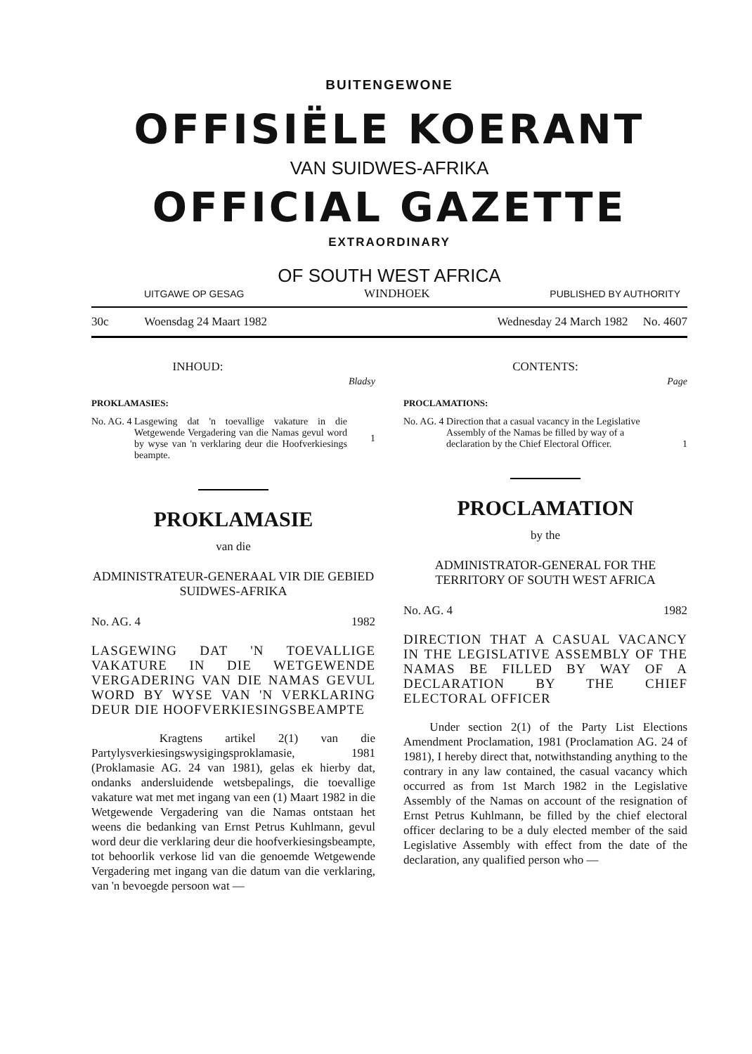BUITENGEWONE
OFFISIËLE KOERANT
VAN SUIDWES-AFRIKA
OFFICIAL GAZETTE
EXTRAORDINARY
OF SOUTH WEST AFRICA
UITGAWE OP GESAG WINDHOEK PUBLISHED BY AUTHORITY
30c Woensdag 24 Maart 1982 Wednesday 24 March 1982 No. 4607
INHOUD:
Bladsy
PROKLAMASIES:
No. AG. 4 Lasgewing dat 'n toevallige vakature in die Wetgewende Vergadering van die Namas gevul word by wyse van 'n verklaring deur die Hoofverkiesings beampte. 1
PROKLAMASIE
van die
ADMINISTRATEUR-GENERAAL VIR DIE GEBIED SUIDWES-AFRIKA
No. AG. 4 1982
LASGEWING DAT 'N TOEVALLIGE VAKATURE IN DIE WETGEWENDE VERGADERING VAN DIE NAMAS GEVUL WORD BY WYSE VAN 'N VERKLARING DEUR DIE HOOFVERKIESINGSBEAMPTE
Kragtens artikel 2(1) van die Partylysverkiesingswysigingsproklamasie, 1981 (Proklamasie AG. 24 van 1981), gelas ek hierby dat, ondanks andersluidende wetsbepalings, die toevallige vakature wat met met ingang van een (1) Maart 1982 in die Wetgewende Vergadering van die Namas ontstaan het weens die bedanking van Ernst Petrus Kuhlmann, gevul word deur die verklaring deur die hoofverkiesingsbeampte, tot behoorlik verkose lid van die genoemde Wetgewende Vergadering met ingang van die datum van die verklaring, van 'n bevoegde persoon wat —
CONTENTS:
Page
PROCLAMATIONS:
No. AG. 4 Direction that a casual vacancy in the Legislative Assembly of the Namas be filled by way of a declaration by the Chief Electoral Officer. 1
PROCLAMATION
by the
ADMINISTRATOR-GENERAL FOR THE TERRITORY OF SOUTH WEST AFRICA
No. AG. 4 1982
DIRECTION THAT A CASUAL VACANCY IN THE LEGISLATIVE ASSEMBLY OF THE NAMAS BE FILLED BY WAY OF A DECLARATION BY THE CHIEF ELECTORAL OFFICER
Under section 2(1) of the Party List Elections Amendment Proclamation, 1981 (Proclamation AG. 24 of 1981), I hereby direct that, notwithstanding anything to the contrary in any law contained, the casual vacancy which occurred as from 1st March 1982 in the Legislative Assembly of the Namas on account of the resignation of Ernst Petrus Kuhlmann, be filled by the chief electoral officer declaring to be a duly elected member of the said Legislative Assembly with effect from the date of the declaration, any qualified person who —